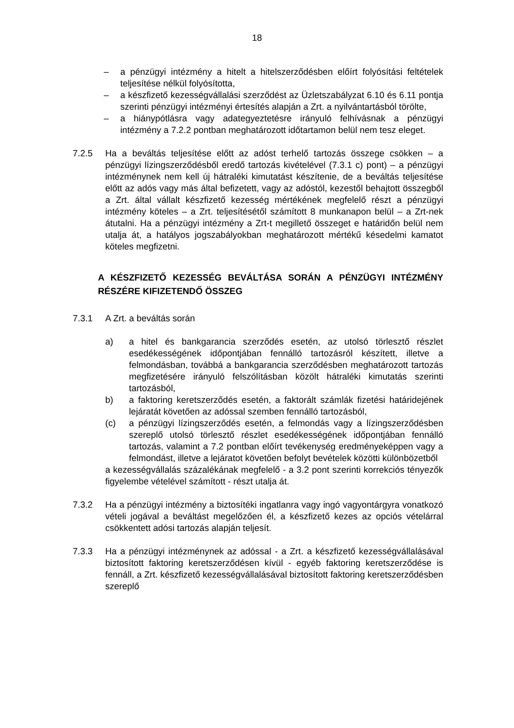18
– a pénzügyi intézmény a hitelt a hitelszerződésben előírt folyósítási feltételek teljesítése nélkül folyósította,
– a készfizető kezességvállalási szerződést az Üzletszabályzat 6.10 és 6.11 pontja szerinti pénzügyi intézményi értesítés alapján a Zrt. a nyilvántartásból törölte,
– a hiánypótlásra vagy adategyeztetésre irányuló felhívásnak a pénzügyi intézmény a 7.2.2 pontban meghatározott időtartamon belül nem tesz eleget.
7.2.5 Ha a beváltás teljesítése előtt az adóst terhelő tartozás összege csökken – a pénzügyi lízingszerződésből eredő tartozás kivételével (7.3.1 c) pont) – a pénzügyi intézménynek nem kell új hátraléki kimutatást készítenie, de a beváltás teljesítése előtt az adós vagy más által befizetett, vagy az adóstól, kezestől behajtott összegből a Zrt. által vállalt készfizető kezesség mértékének megfelelő részt a pénzügyi intézmény köteles – a Zrt. teljesítésétől számított 8 munkanapon belül – a Zrt-nek átutalni. Ha a pénzügyi intézmény a Zrt-t megillető összeget e határidőn belül nem utalja át, a hatályos jogszabályokban meghatározott mértékű késedelmi kamatot köteles megfizetni.
A KÉSZFIZETŐ KEZESSÉG BEVÁLTÁSA SORÁN A PÉNZÜGYI INTÉZMÉNY RÉSZÉRE KIFIZETENDŐ ÖSSZEG
7.3.1 A Zrt. a beváltás során
a) a hitel és bankgarancia szerződés esetén, az utolsó törlesztő részlet esedékességének időpontjában fennálló tartozásról készített, illetve a felmondásban, továbbá a bankgarancia szerződésben meghatározott tartozás megfizetésére irányuló felszólításban közölt hátraléki kimutatás szerinti tartozásból,
b) a faktoring keretszerződés esetén, a faktorált számlák fizetési határidejének lejáratát követően az adóssal szemben fennálló tartozásból,
(c) a pénzügyi lízingszerződés esetén, a felmondás vagy a lízingszerződésben szereplő utolsó törlesztő részlet esedékességének időpontjában fennálló tartozás, valamint a 7.2 pontban előírt tevékenység eredményeképpen vagy a felmondást, illetve a lejáratot követően befolyt bevételek közötti különbözetből
a kezességvállalás százalékának megfelelő - a 3.2 pont szerinti korrekciós tényezők figyelembe vételével számított - részt utalja át.
7.3.2 Ha a pénzügyi intézmény a biztosítéki ingatlanra vagy ingó vagyontárgyra vonatkozó vételi jogával a beváltást megelőzően él, a készfizető kezes az opciós vételárral csökkentett adósi tartozás alapján teljesít.
7.3.3 Ha a pénzügyi intézménynek az adóssal - a Zrt. a készfizető kezességvállalásával biztosított faktoring keretszerződésen kívül - egyéb faktoring keretszerződése is fennáll, a Zrt. készfizető kezességvállalásával biztosított faktoring keretszerződésben szereplő